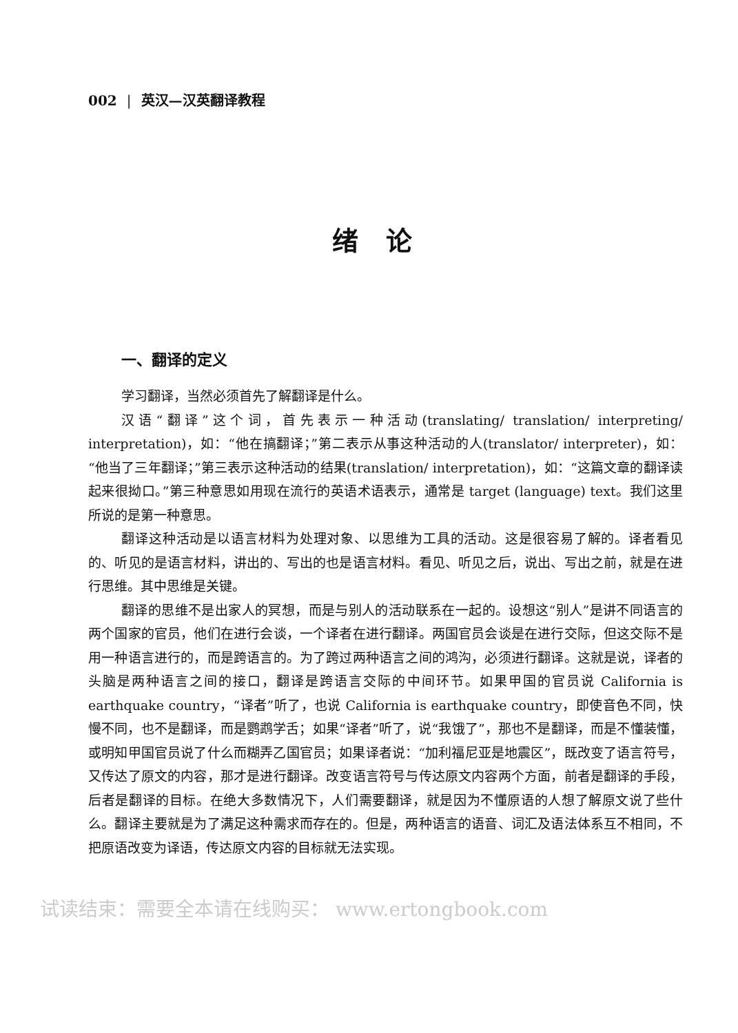002 | 英汉—汉英翻译教程
绪论
一、翻译的定义
学习翻译，当然必须首先了解翻译是什么。
汉语“翻译”这个词，首先表示一种活动(translating/ translation/ interpreting/ interpretation)，如：“他在搞翻译；”第二表示从事这种活动的人(translator/ interpreter)，如：“他当了三年翻译；”第三表示这种活动的结果(translation/ interpretation)，如：“这篇文章的翻译读起来很拗口。”第三种意思如用现在流行的英语术语表示，通常是 target (language) text。我们这里所说的是第一种意思。
翻译这种活动是以语言材料为处理对象、以思维为工具的活动。这是很容易了解的。译者看见的、听见的是语言材料，讲出的、写出的也是语言材料。看见、听见之后，说出、写出之前，就是在进行思维。其中思维是关键。
翻译的思维不是出家人的冥想，而是与别人的活动联系在一起的。设想这“别人”是讲不同语言的两个国家的官员，他们在进行会谈，一个译者在进行翻译。两国官员会谈是在进行交际，但这交际不是用一种语言进行的，而是跨语言的。为了跨过两种语言之间的鸿沟，必须进行翻译。这就是说，译者的头脑是两种语言之间的接口，翻译是跨语言交际的中间环节。如果甲国的官员说 California is earthquake country，“译者”听了，也说 California is earthquake country，即使音色不同，快慢不同，也不是翻译，而是鹦鹉学舌；如果“译者”听了，说“我饿了”，那也不是翻译，而是不懂装懂，或明知甲国官员说了什么而糊弄乙国官员；如果译者说：“加利福尼亚是地震区”，既改变了语言符号，又传达了原文的内容，那才是进行翻译。改变语言符号与传达原文内容两个方面，前者是翻译的手段，后者是翻译的目标。在绝大多数情况下，人们需要翻译，就是因为不懂原语的人想了解原文说了些什么。翻译主要就是为了满足这种需求而存在的。但是，两种语言的语音、词汇及语法体系互不相同，不把原语改变为译语，传达原文内容的目标就无法实现。
试读结束：需要全本请在线购买： www.ertongbook.com